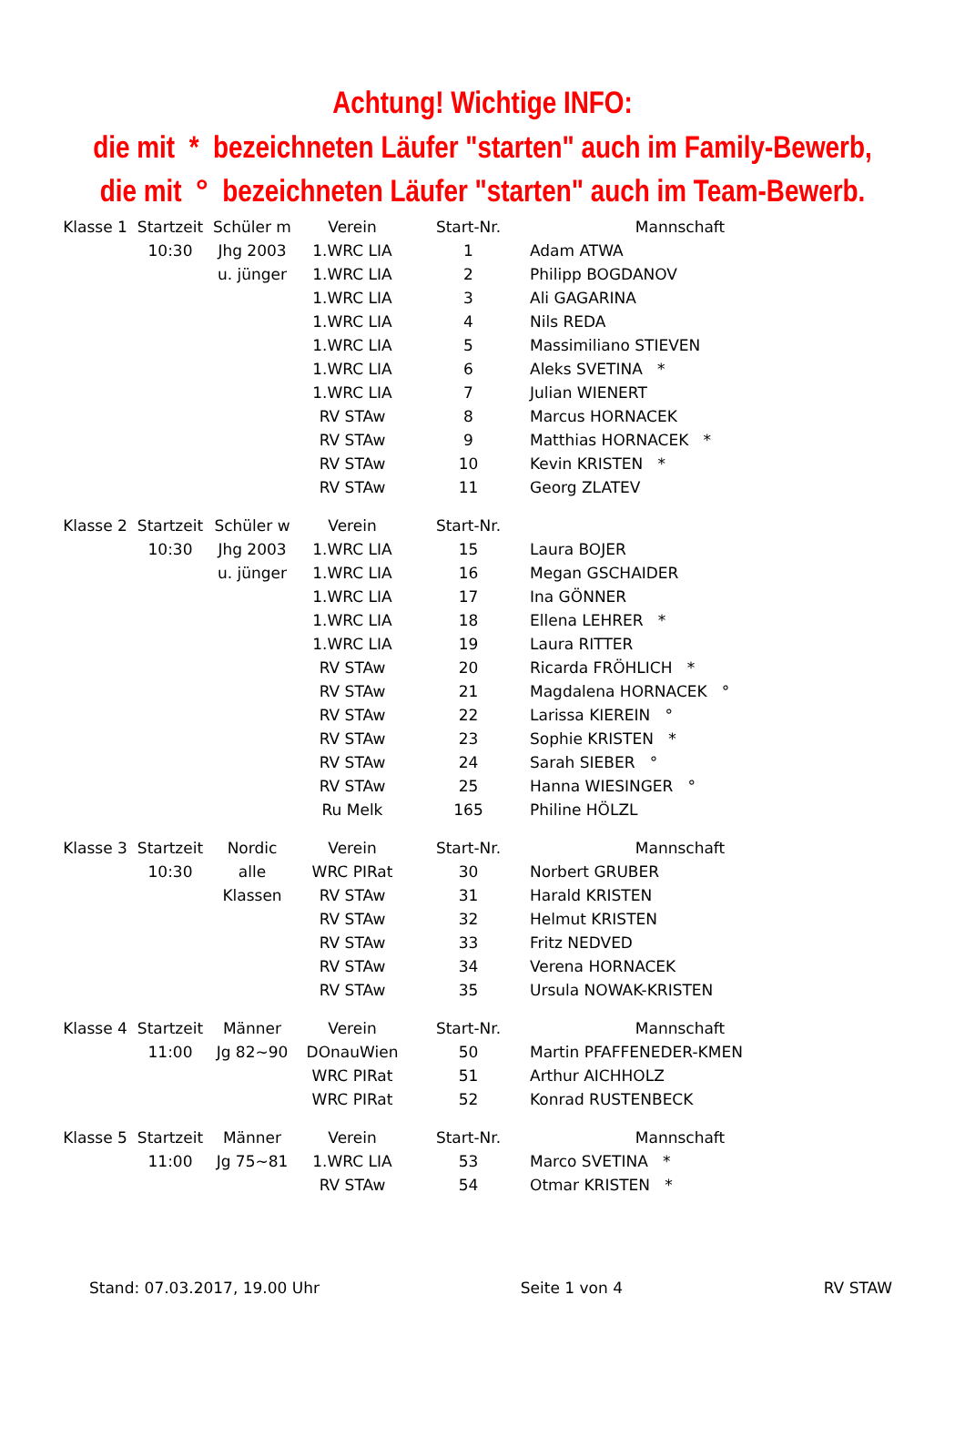Achtung! Wichtige INFO:
die mit * bezeichneten Läufer "starten" auch im Family-Bewerb,
die mit ° bezeichneten Läufer "starten" auch im Team-Bewerb.
| Klasse 1 | Startzeit | Schüler m | Verein | Start-Nr. | Mannschaft |
| --- | --- | --- | --- | --- | --- |
| | 10:30 | Jhg 2003 | 1.WRC LIA | 1 | Adam ATWA |
| | | u. jünger | 1.WRC LIA | 2 | Philipp BOGDANOV |
| | | | 1.WRC LIA | 3 | Ali GAGARINA |
| | | | 1.WRC LIA | 4 | Nils REDA |
| | | | 1.WRC LIA | 5 | Massimiliano STIEVEN |
| | | | 1.WRC LIA | 6 | Aleks SVETINA * |
| | | | 1.WRC LIA | 7 | Julian WIENERT |
| | | | RV STAw | 8 | Marcus HORNACEK |
| | | | RV STAw | 9 | Matthias HORNACEK * |
| | | | RV STAw | 10 | Kevin KRISTEN * |
| | | | RV STAw | 11 | Georg ZLATEV |
| Klasse 2 | Startzeit | Schüler w | Verein | Start-Nr. | |
| | 10:30 | Jhg 2003 | 1.WRC LIA | 15 | Laura BOJER |
| | | u. jünger | 1.WRC LIA | 16 | Megan GSCHAIDER |
| | | | 1.WRC LIA | 17 | Ina GÖNNER |
| | | | 1.WRC LIA | 18 | Ellena LEHRER * |
| | | | 1.WRC LIA | 19 | Laura RITTER |
| | | | RV STAw | 20 | Ricarda FRÖHLICH * |
| | | | RV STAw | 21 | Magdalena HORNACEK ° |
| | | | RV STAw | 22 | Larissa KIEREIN ° |
| | | | RV STAw | 23 | Sophie KRISTEN * |
| | | | RV STAw | 24 | Sarah SIEBER ° |
| | | | RV STAw | 25 | Hanna WIESINGER ° |
| | | | Ru Melk | 165 | Philine HÖLZL |
| Klasse 3 | Startzeit | Nordic | Verein | Start-Nr. | Mannschaft |
| | 10:30 | alle | WRC PIRat | 30 | Norbert GRUBER |
| | | Klassen | RV STAw | 31 | Harald KRISTEN |
| | | | RV STAw | 32 | Helmut KRISTEN |
| | | | RV STAw | 33 | Fritz NEDVED |
| | | | RV STAw | 34 | Verena HORNACEK |
| | | | RV STAw | 35 | Ursula NOWAK-KRISTEN |
| Klasse 4 | Startzeit | Männer | Verein | Start-Nr. | Mannschaft |
| | 11:00 | Jg 82~90 | DOnauWien | 50 | Martin PFAFFENEDER-KMEN |
| | | | WRC PIRat | 51 | Arthur AICHHOLZ |
| | | | WRC PIRat | 52 | Konrad RUSTENBECK |
| Klasse 5 | Startzeit | Männer | Verein | Start-Nr. | Mannschaft |
| | 11:00 | Jg 75~81 | 1.WRC LIA | 53 | Marco SVETINA * |
| | | | RV STAw | 54 | Otmar KRISTEN * |
Stand: 07.03.2017, 19.00 Uhr Seite 1 von 4 RV STAW